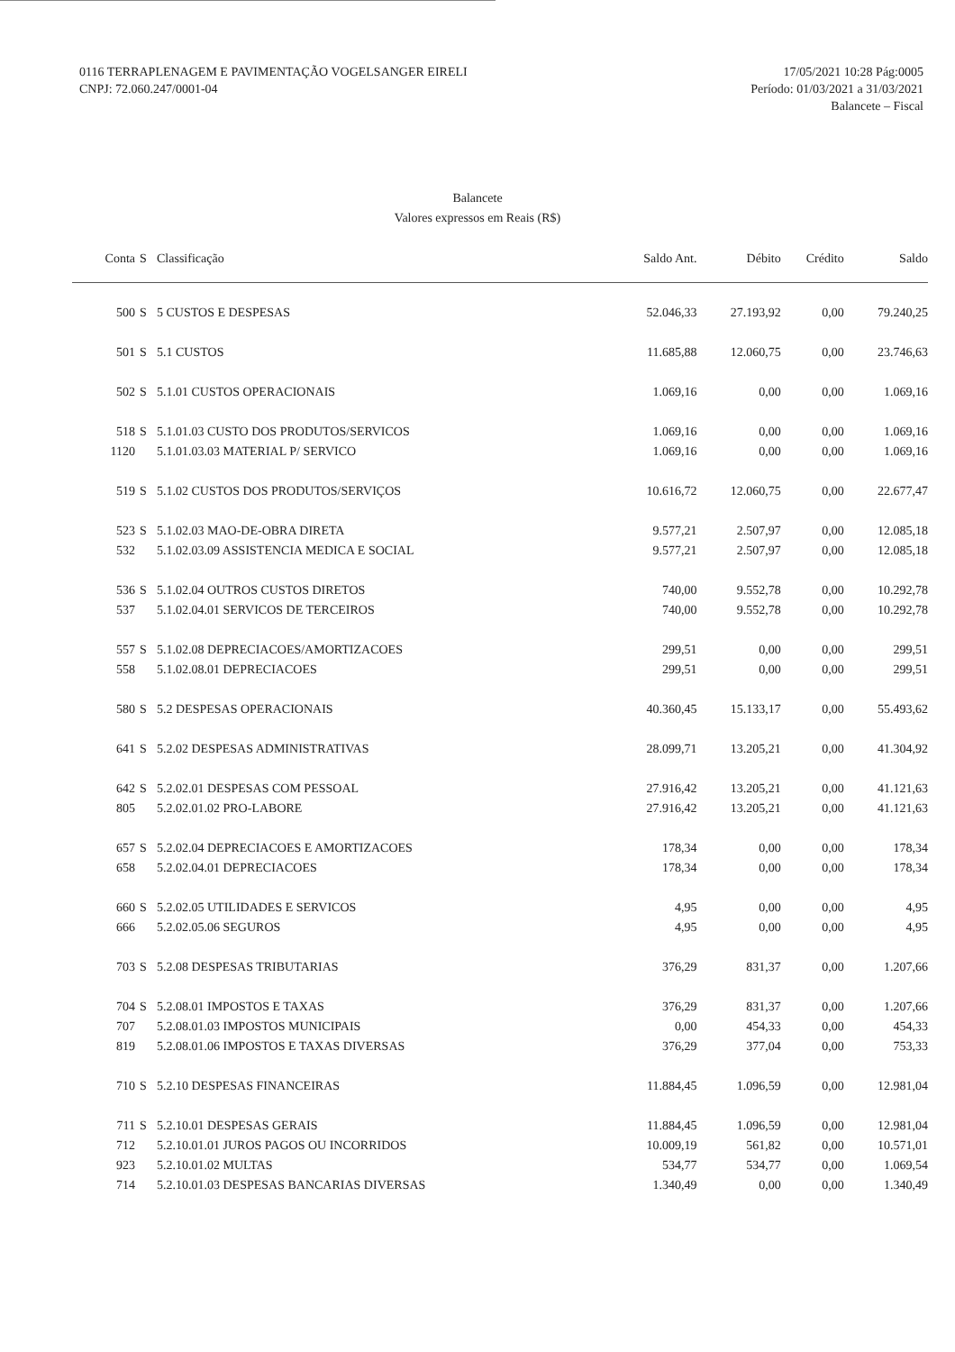0116 TERRAPLENAGEM E PAVIMENTAÇÃO VOGELSANGER EIRELI
CNPJ: 72.060.247/0001-04
17/05/2021 10:28 Pág:0005
Período: 01/03/2021 a 31/03/2021
Balancete – Fiscal
Balancete
Valores expressos em Reais (R$)
| Conta | S | Classificação | Saldo Ant. | Débito | Crédito | Saldo |
| --- | --- | --- | --- | --- | --- | --- |
| 500 | S | 5 CUSTOS E DESPESAS | 52.046,33 | 27.193,92 | 0,00 | 79.240,25 |
| 501 | S | 5.1 CUSTOS | 11.685,88 | 12.060,75 | 0,00 | 23.746,63 |
| 502 | S | 5.1.01 CUSTOS OPERACIONAIS | 1.069,16 | 0,00 | 0,00 | 1.069,16 |
| 518 | S | 5.1.01.03 CUSTO DOS PRODUTOS/SERVICOS | 1.069,16 | 0,00 | 0,00 | 1.069,16 |
| 1120 | | 5.1.01.03.03 MATERIAL P/ SERVICO | 1.069,16 | 0,00 | 0,00 | 1.069,16 |
| 519 | S | 5.1.02 CUSTOS DOS PRODUTOS/SERVIÇOS | 10.616,72 | 12.060,75 | 0,00 | 22.677,47 |
| 523 | S | 5.1.02.03 MAO-DE-OBRA DIRETA | 9.577,21 | 2.507,97 | 0,00 | 12.085,18 |
| 532 | | 5.1.02.03.09 ASSISTENCIA MEDICA E SOCIAL | 9.577,21 | 2.507,97 | 0,00 | 12.085,18 |
| 536 | S | 5.1.02.04 OUTROS CUSTOS DIRETOS | 740,00 | 9.552,78 | 0,00 | 10.292,78 |
| 537 | | 5.1.02.04.01 SERVICOS DE TERCEIROS | 740,00 | 9.552,78 | 0,00 | 10.292,78 |
| 557 | S | 5.1.02.08 DEPRECIACOES/AMORTIZACOES | 299,51 | 0,00 | 0,00 | 299,51 |
| 558 | | 5.1.02.08.01 DEPRECIACOES | 299,51 | 0,00 | 0,00 | 299,51 |
| 580 | S | 5.2 DESPESAS OPERACIONAIS | 40.360,45 | 15.133,17 | 0,00 | 55.493,62 |
| 641 | S | 5.2.02 DESPESAS ADMINISTRATIVAS | 28.099,71 | 13.205,21 | 0,00 | 41.304,92 |
| 642 | S | 5.2.02.01 DESPESAS COM PESSOAL | 27.916,42 | 13.205,21 | 0,00 | 41.121,63 |
| 805 | | 5.2.02.01.02 PRO-LABORE | 27.916,42 | 13.205,21 | 0,00 | 41.121,63 |
| 657 | S | 5.2.02.04 DEPRECIACOES E AMORTIZACOES | 178,34 | 0,00 | 0,00 | 178,34 |
| 658 | | 5.2.02.04.01 DEPRECIACOES | 178,34 | 0,00 | 0,00 | 178,34 |
| 660 | S | 5.2.02.05 UTILIDADES E SERVICOS | 4,95 | 0,00 | 0,00 | 4,95 |
| 666 | | 5.2.02.05.06 SEGUROS | 4,95 | 0,00 | 0,00 | 4,95 |
| 703 | S | 5.2.08 DESPESAS TRIBUTARIAS | 376,29 | 831,37 | 0,00 | 1.207,66 |
| 704 | S | 5.2.08.01 IMPOSTOS E TAXAS | 376,29 | 831,37 | 0,00 | 1.207,66 |
| 707 | | 5.2.08.01.03 IMPOSTOS MUNICIPAIS | 0,00 | 454,33 | 0,00 | 454,33 |
| 819 | | 5.2.08.01.06 IMPOSTOS E TAXAS DIVERSAS | 376,29 | 377,04 | 0,00 | 753,33 |
| 710 | S | 5.2.10 DESPESAS FINANCEIRAS | 11.884,45 | 1.096,59 | 0,00 | 12.981,04 |
| 711 | S | 5.2.10.01 DESPESAS GERAIS | 11.884,45 | 1.096,59 | 0,00 | 12.981,04 |
| 712 | | 5.2.10.01.01 JUROS PAGOS OU INCORRIDOS | 10.009,19 | 561,82 | 0,00 | 10.571,01 |
| 923 | | 5.2.10.01.02 MULTAS | 534,77 | 534,77 | 0,00 | 1.069,54 |
| 714 | | 5.2.10.01.03 DESPESAS BANCARIAS DIVERSAS | 1.340,49 | 0,00 | 0,00 | 1.340,49 |